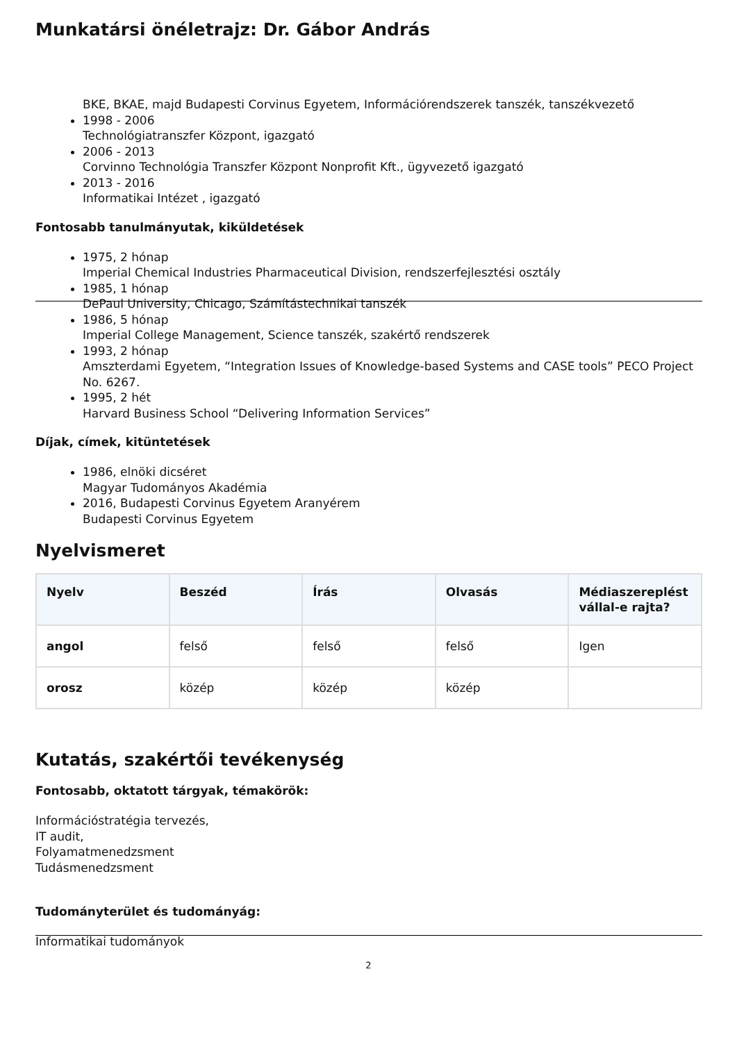Munkatársi önéletrajz: Dr. Gábor András
BKE, BKAE, majd Budapesti Corvinus Egyetem, Információrendszerek tanszék, tanszékvezető
1998 - 2006
Technológiatranszfer Központ, igazgató
2006 - 2013
Corvinno Technológia Transzfer Központ Nonprofit Kft., ügyvezető igazgató
2013 - 2016
Informatikai Intézet , igazgató
Fontosabb tanulmányutak, kiküldetések
1975, 2 hónap
Imperial Chemical Industries Pharmaceutical Division, rendszerfejlesztési osztály
1985, 1 hónap
DePaul University, Chicago, Számítástechnikai tanszék
1986, 5 hónap
Imperial College Management, Science tanszék, szakértő rendszerek
1993, 2 hónap
Amszterdami Egyetem, “Integration Issues of Knowledge-based Systems and CASE tools” PECO Project No. 6267.
1995, 2 hét
Harvard Business School “Delivering Information Services”
Díjak, címek, kitüntetések
1986, elnöki dicséret
Magyar Tudományos Akadémia
2016, Budapesti Corvinus Egyetem Aranyérem
Budapesti Corvinus Egyetem
Nyelvismeret
| Nyelv | Beszéd | Írás | Olvasás | Médiaszereplést vállal-e rajta? |
| --- | --- | --- | --- | --- |
| angol | felső | felső | felső | Igen |
| orosz | közép | közép | közép | |
Kutatás, szakértői tevékenység
Fontosabb, oktatott tárgyak, témakörök:
Információstratégia tervezés,
IT audit,
Folyamatmenedzsment
Tudásmenedzsment
Tudományterület és tudományág:
Informatikai tudományok
2